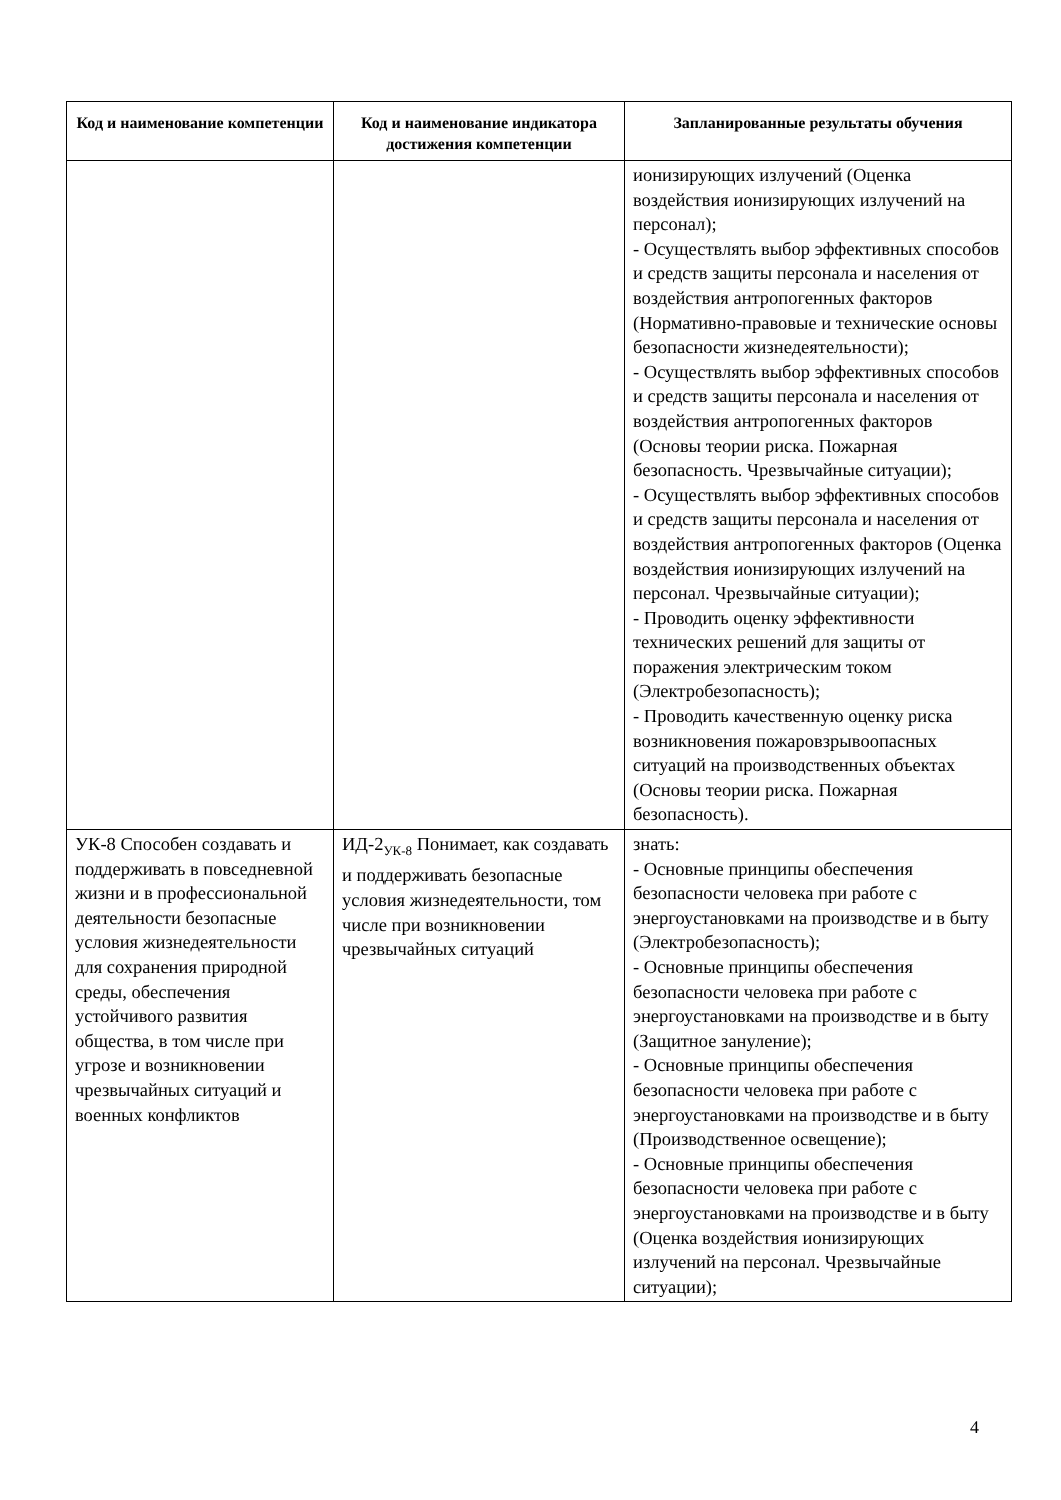| Код и наименование компетенции | Код и наименование индикатора достижения компетенции | Запланированные результаты обучения |
| --- | --- | --- |
| | | ионизирующих излучений (Оценка воздействия ионизирующих излучений на персонал); - Осуществлять выбор эффективных способов и средств защиты персонала и населения от воздействия антропогенных факторов (Нормативно-правовые и технические основы безопасности жизнедеятельности); - Осуществлять выбор эффективных способов и средств защиты персонала и населения от воздействия антропогенных факторов (Основы теории риска. Пожарная безопасность. Чрезвычайные ситуации); - Осуществлять выбор эффективных способов и средств защиты персонала и населения от воздействия антропогенных факторов (Оценка воздействия ионизирующих излучений на персонал. Чрезвычайные ситуации); - Проводить оценку эффективности технических решений для защиты от поражения электрическим током (Электробезопасность); - Проводить качественную оценку риска возникновения пожаровзрывоопасных ситуаций на производственных объектах (Основы теории риска. Пожарная безопасность). |
| УК-8 Способен создавать и поддерживать в повседневной жизни и в профессиональной деятельности безопасные условия жизнедеятельности для сохранения природной среды, обеспечения устойчивого развития общества, в том числе при угрозе и возникновении чрезвычайных ситуаций и военных конфликтов | ИД-2<sub>УК-8</sub> Понимает, как создавать и поддерживать безопасные условия жизнедеятельности, том числе при возникновении чрезвычайных ситуаций | знать: - Основные принципы обеспечения безопасности человека при работе с энергоустановками на производстве и в быту (Электробезопасность); - Основные принципы обеспечения безопасности человека при работе с энергоустановками на производстве и в быту (Защитное зануление); - Основные принципы обеспечения безопасности человека при работе с энергоустановками на производстве и в быту (Производственное освещение); - Основные принципы обеспечения безопасности человека при работе с энергоустановками на производстве и в быту (Оценка воздействия ионизирующих излучений на персонал. Чрезвычайные ситуации); |
4